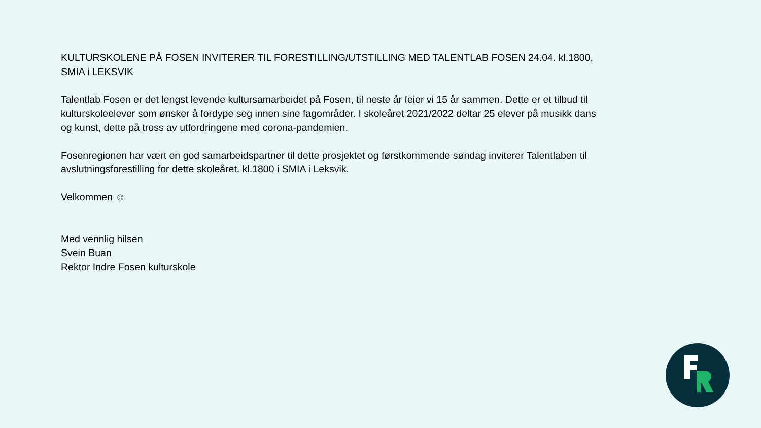KULTURSKOLENE PÅ FOSEN INVITERER TIL FORESTILLING/UTSTILLING MED TALENTLAB FOSEN 24.04. kl.1800, SMIA i LEKSVIK
Talentlab Fosen er det lengst levende kultursamarbeidet på Fosen, til neste år feier vi 15 år sammen. Dette er et tilbud til kulturskoleelever som ønsker å fordype seg innen sine fagområder. I skoleåret 2021/2022 deltar 25 elever på musikk dans og kunst, dette på tross av utfordringene med corona-pandemien.
Fosenregionen har vært en god samarbeidspartner til dette prosjektet og førstkommende søndag inviterer Talentlaben til avslutningsforestilling for dette skoleåret, kl.1800 i SMIA i Leksvik.
Velkommen ☺
Med vennlig hilsen
Svein Buan
Rektor Indre Fosen kulturskole